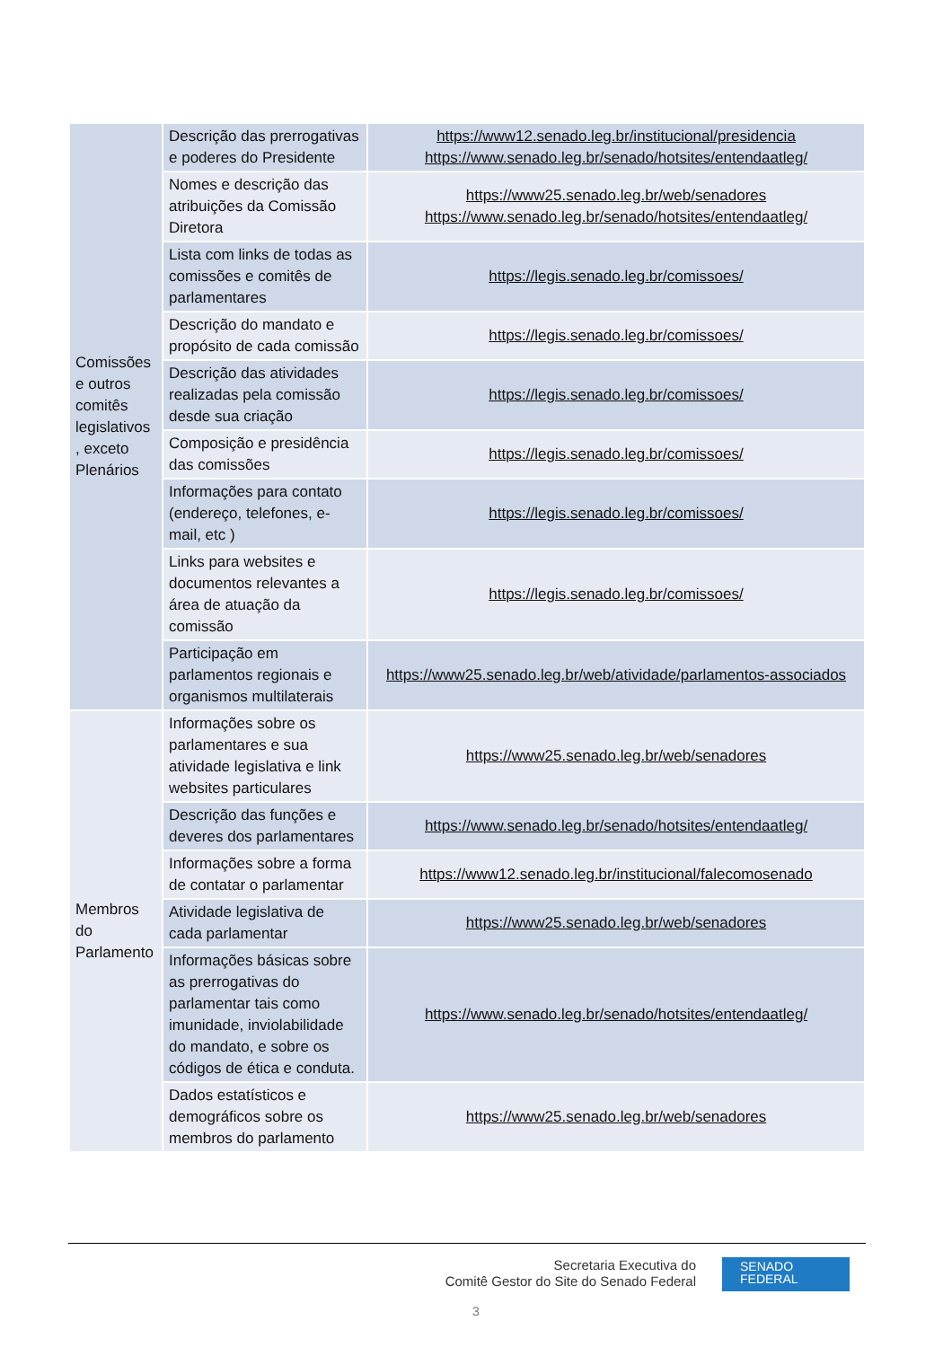| Comissões e outros comitês legislativos , exceto Plenários | Descrição das prerrogativas e poderes do Presidente | https://www12.senado.leg.br/institucional/presidencia https://www.senado.leg.br/senado/hotsites/entendaatleg/ |
| | Nomes e descrição das atribuições da Comissão Diretora | https://www25.senado.leg.br/web/senadores https://www.senado.leg.br/senado/hotsites/entendaatleg/ |
| | Lista com links de todas as comissões e comitês de parlamentares | https://legis.senado.leg.br/comissoes/ |
| | Descrição do mandato e propósito de cada comissão | https://legis.senado.leg.br/comissoes/ |
| | Descrição das atividades realizadas pela comissão desde sua criação | https://legis.senado.leg.br/comissoes/ |
| | Composição e presidência das comissões | https://legis.senado.leg.br/comissoes/ |
| | Informações para contato (endereço, telefones, e-mail, etc ) | https://legis.senado.leg.br/comissoes/ |
| | Links para websites e documentos relevantes a área de atuação da comissão | https://legis.senado.leg.br/comissoes/ |
| | Participação em parlamentos regionais e organismos multilaterais | https://www25.senado.leg.br/web/atividade/parlamentos-associados |
| Membros do Parlamento | Informações sobre os parlamentares e sua atividade legislativa e link websites particulares | https://www25.senado.leg.br/web/senadores |
| | Descrição das funções e deveres dos parlamentares | https://www.senado.leg.br/senado/hotsites/entendaatleg/ |
| | Informações sobre a forma de contatar o parlamentar | https://www12.senado.leg.br/institucional/falecomosenado |
| | Atividade legislativa de cada parlamentar | https://www25.senado.leg.br/web/senadores |
| | Informações básicas sobre as prerrogativas do parlamentar tais como imunidade, inviolabilidade do mandato, e sobre os códigos de ética e conduta. | https://www.senado.leg.br/senado/hotsites/entendaatleg/ |
| | Dados estatísticos e demográficos sobre os membros do parlamento | https://www25.senado.leg.br/web/senadores |
Secretaria Executiva do
Comitê Gestor do Site do Senado Federal
SENADO
FEDERAL
3